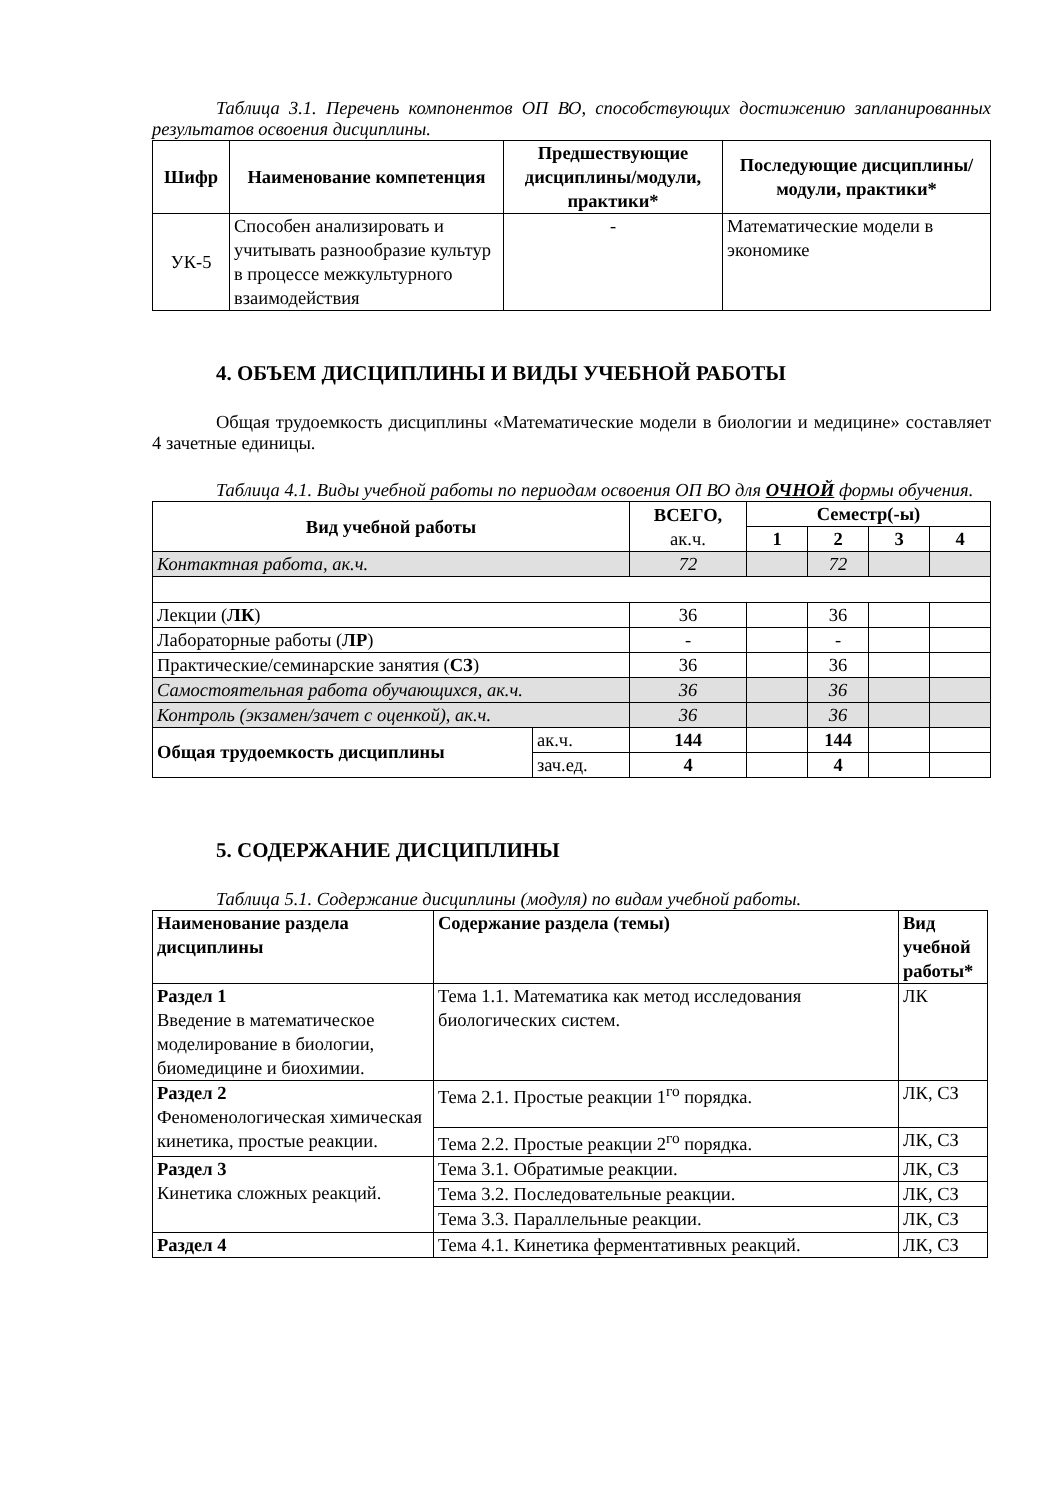Таблица 3.1. Перечень компонентов ОП ВО, способствующих достижению запланированных результатов освоения дисциплины.
| Шифр | Наименование компетенция | Предшествующие дисциплины/модули, практики* | Последующие дисциплины/модули, практики* |
| --- | --- | --- | --- |
| УК-5 | Способен анализировать и учитывать разнообразие культур в процессе межкультурного взаимодействия | - | Математические модели в экономике |
4. ОБЪЕМ ДИСЦИПЛИНЫ И ВИДЫ УЧЕБНОЙ РАБОТЫ
Общая трудоемкость дисциплины «Математические модели в биологии и медицине» составляет 4 зачетные единицы.
Таблица 4.1. Виды учебной работы по периодам освоения ОП ВО для ОЧНОЙ формы обучения.
| Вид учебной работы | | ВСЕГО, ак.ч. | Семестр(-ы) | | | |
| --- | --- | --- | --- | --- | --- | --- |
| | | | 1 | 2 | 3 | 4 |
| Контактная работа, ак.ч. | | 72 | | 72 | | |
| Лекции ( ЛК ) | | 36 | | 36 | | |
| Лабораторные работы ( ЛР ) | | - | | - | | |
| Практические/семинарские занятия ( СЗ ) | | 36 | | 36 | | |
| Самостоятельная работа обучающихся, ак.ч. | | 36 | | 36 | | |
| Контроль (экзамен/зачет с оценкой), ак.ч. | | 36 | | 36 | | |
| Общая трудоемкость дисциплины | ак.ч. | 144 | | 144 | | |
| | зач.ед. | 4 | | 4 | | |
5. СОДЕРЖАНИЕ ДИСЦИПЛИНЫ
Таблица 5.1. Содержание дисциплины (модуля) по видам учебной работы.
| Наименование раздела дисциплины | Содержание раздела (темы) | Вид учебной работы* |
| Раздел 1 Введение в математическое моделирование в биологии, биомедицине и биохимии. | Тема 1.1. Математика как метод исследования биологических систем. | ЛК |
| Раздел 2 Феноменологическая химическая кинетика, простые реакции. | Тема 2.1. Простые реакции 1<sup>го</sup> порядка. | ЛК, СЗ |
| | Тема 2.2. Простые реакции 2<sup>го</sup> порядка. | ЛК, СЗ |
| Раздел 3 Кинетика сложных реакций. | Тема 3.1. Обратимые реакции. | ЛК, СЗ |
| | Тема 3.2. Последовательные реакции. | ЛК, СЗ |
| | Тема 3.3. Параллельные реакции. | ЛК, СЗ |
| Раздел 4 | Тема 4.1. Кинетика ферментативных реакций. | ЛК, СЗ |